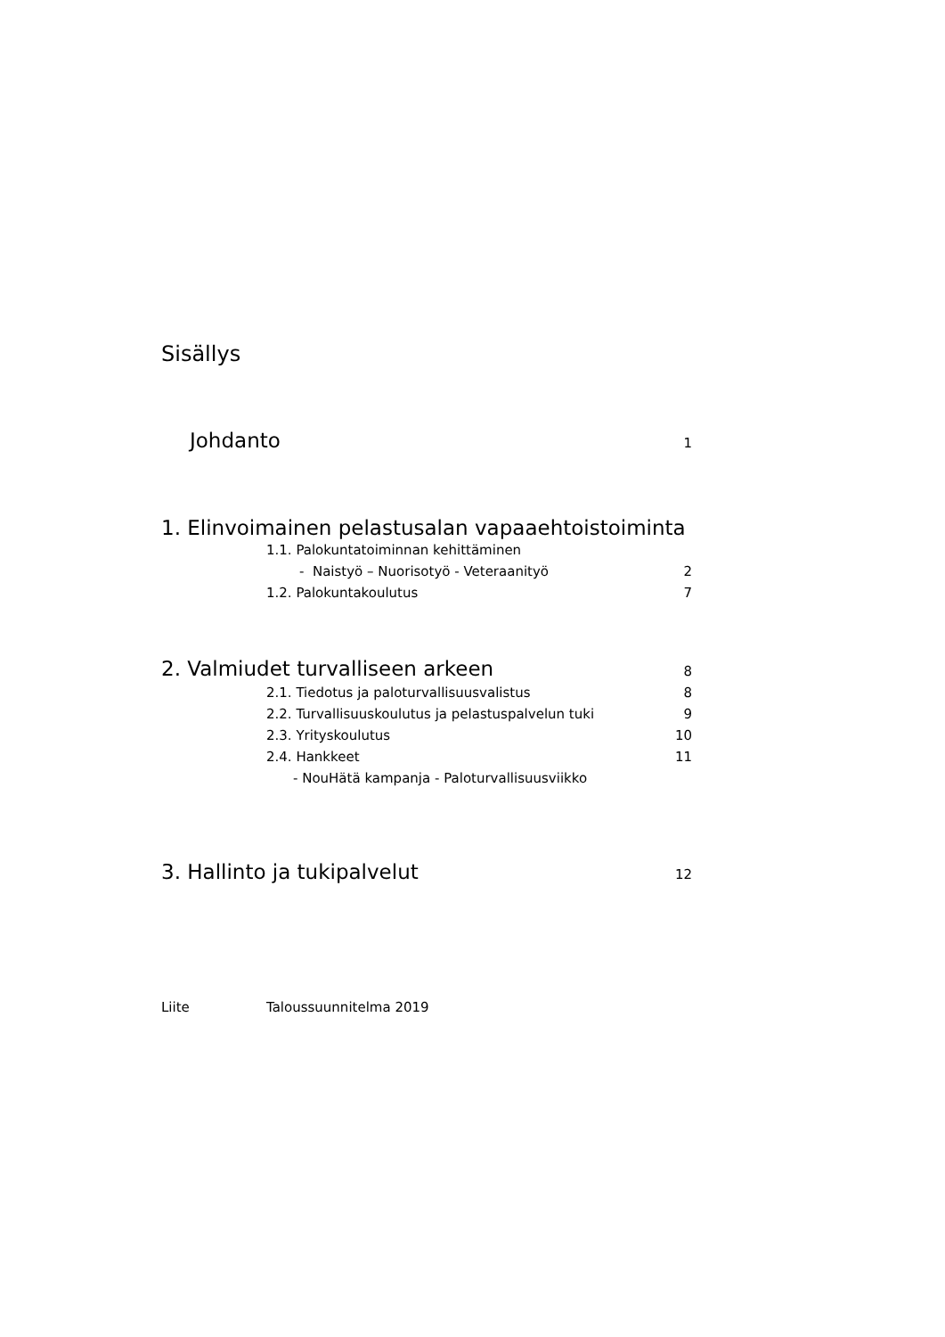Sisällys
Johdanto 1
1. Elinvoimainen pelastusalan vapaaehtoistoiminta
1.1. Palokuntatoiminnan kehittäminen
- Naistyö – Nuorisotyö - Veteraanityö 2
1.2. Palokuntakoulutus 7
2. Valmiudet turvalliseen arkeen 8
2.1. Tiedotus ja paloturvallisuusvalistus 8
2.2. Turvallisuuskoulutus ja pelastuspalvelun tuki 9
2.3. Yrityskoulutus 10
2.4. Hankkeet 11
- NouHätä kampanja - Paloturvallisuusviikko
3. Hallinto ja tukipalvelut 12
Liite Taloussuunnitelma 2019